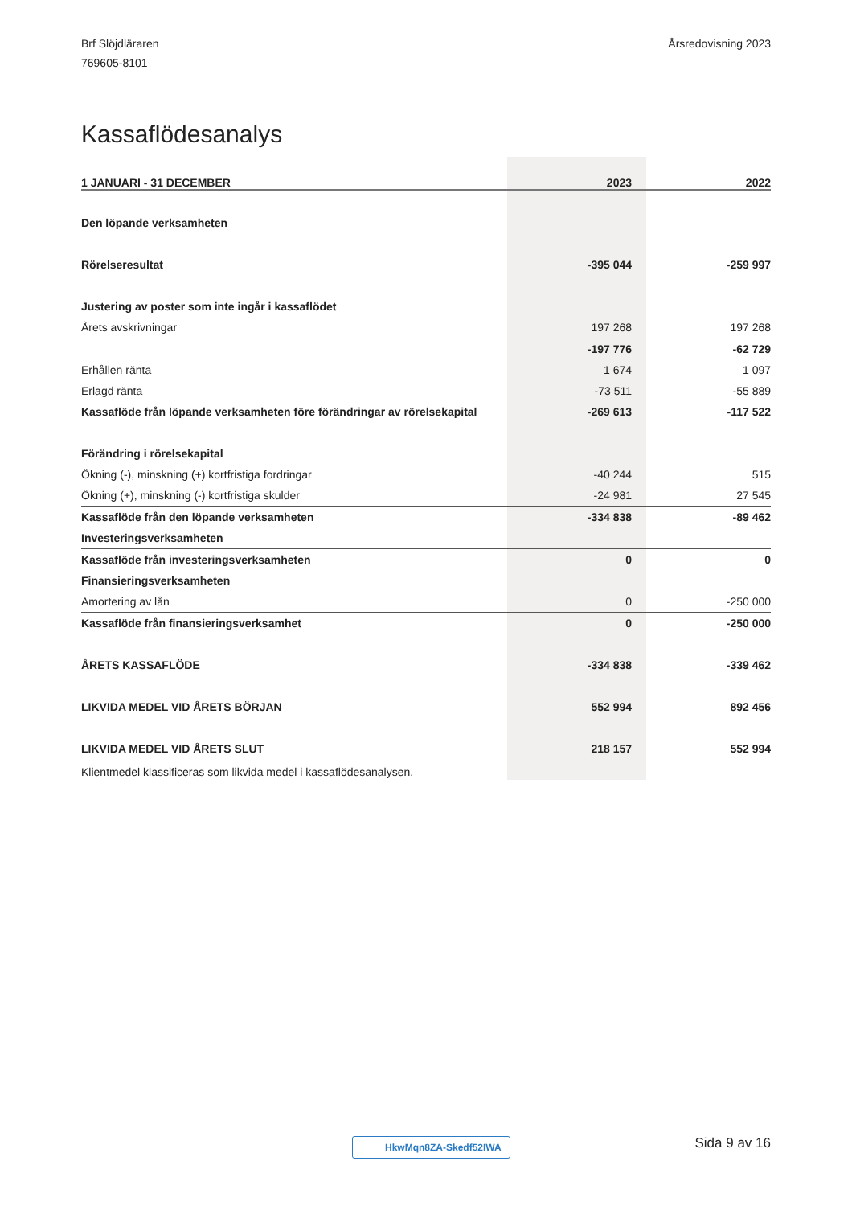Brf Slöjdläraren
769605-8101
Årsredovisning 2023
Kassaflödesanalys
| 1 JANUARI - 31 DECEMBER | 2023 | 2022 |
| --- | --- | --- |
| Den löpande verksamheten | | |
| Rörelseresultat | -395 044 | -259 997 |
| Justering av poster som inte ingår i kassaflödet | | |
| Årets avskrivningar | 197 268 | 197 268 |
| | -197 776 | -62 729 |
| Erhållen ränta | 1 674 | 1 097 |
| Erlagd ränta | -73 511 | -55 889 |
| Kassaflöde från löpande verksamheten före förändringar av rörelsekapital | -269 613 | -117 522 |
| Förändring i rörelsekapital | | |
| Ökning (-), minskning (+) kortfristiga fordringar | -40 244 | 515 |
| Ökning (+), minskning (-) kortfristiga skulder | -24 981 | 27 545 |
| Kassaflöde från den löpande verksamheten | -334 838 | -89 462 |
| Investeringsverksamheten | | |
| Kassaflöde från investeringsverksamheten | 0 | 0 |
| Finansieringsverksamheten | | |
| Amortering av lån | 0 | -250 000 |
| Kassaflöde från finansieringsverksamhet | 0 | -250 000 |
| ÅRETS KASSAFLÖDE | -334 838 | -339 462 |
| LIKVIDA MEDEL VID ÅRETS BÖRJAN | 552 994 | 892 456 |
| LIKVIDA MEDEL VID ÅRETS SLUT | 218 157 | 552 994 |
Klientmedel klassificeras som likvida medel i kassaflödesanalysen.
HkwMqn8ZA-Skedf52IWA Sida 9 av 16